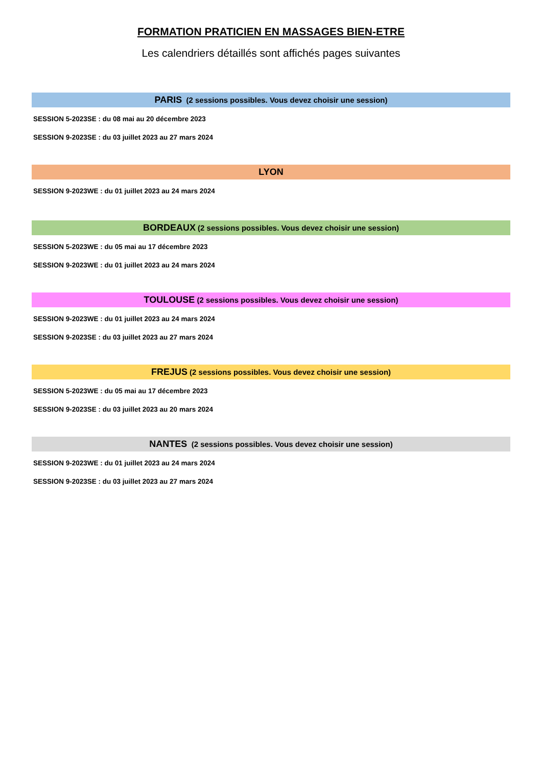FORMATION PRATICIEN EN MASSAGES BIEN-ETRE
Les calendriers détaillés sont affichés pages suivantes
PARIS (2 sessions possibles. Vous devez choisir une session)
SESSION 5-2023SE : du 08 mai au 20 décembre 2023
SESSION 9-2023SE : du 03 juillet 2023 au 27 mars 2024
LYON
SESSION 9-2023WE : du 01 juillet 2023 au 24 mars 2024
BORDEAUX (2 sessions possibles. Vous devez choisir une session)
SESSION 5-2023WE : du 05 mai au 17 décembre 2023
SESSION 9-2023WE : du 01 juillet 2023 au 24 mars 2024
TOULOUSE (2 sessions possibles. Vous devez choisir une session)
SESSION 9-2023WE : du 01 juillet 2023 au 24 mars 2024
SESSION 9-2023SE : du 03 juillet 2023 au 27 mars 2024
FREJUS (2 sessions possibles. Vous devez choisir une session)
SESSION 5-2023WE : du 05 mai au 17 décembre 2023
SESSION 9-2023SE : du 03 juillet 2023 au 20 mars 2024
NANTES (2 sessions possibles. Vous devez choisir une session)
SESSION 9-2023WE : du 01 juillet 2023 au 24 mars 2024
SESSION 9-2023SE : du 03 juillet 2023 au 27 mars 2024